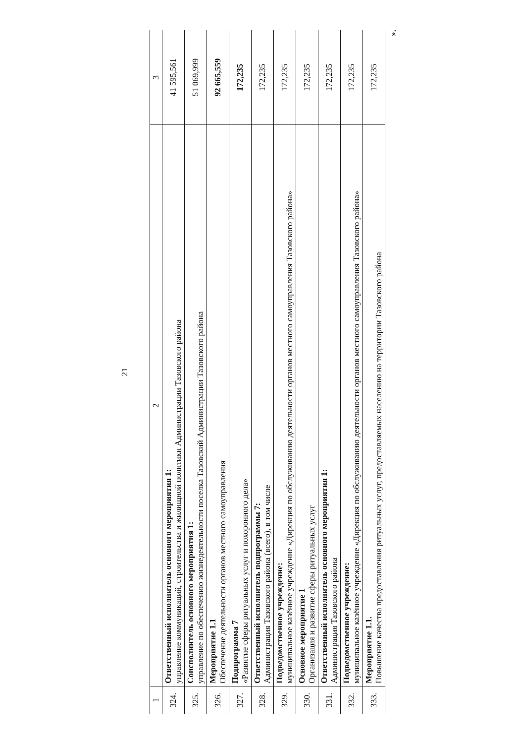21
| 1 | 2 | 3 |
| --- | --- | --- |
| 324. | Ответственный исполнитель основного мероприятия 1: управление коммуникаций, строительства и жилищной политики Администрации Тазовского района | 41 595,561 |
| 325. | Соисполнитель основного мероприятия 1: управление по обеспечению жизнедеятельности поселка Тазовский Администрации Тазовского района | 51 069,999 |
| 326. | Мероприятие 1.1 Обеспечение деятельности органов местного самоуправления | 92 665,559 |
| 327. | Подпрограмма 7 «Развитие сферы ритуальных услуг и похоронного дела» | 172,235 |
| 328. | Ответственный исполнитель подпрограммы 7: Администрация Тазовского района (всего), в том числе | 172,235 |
| 329. | Подведомственное учреждение: муниципальное казённое учреждение «Дирекция по обслуживанию деятельности органов местного самоуправления Тазовского района» | 172,235 |
| 330. | Основное мероприятие 1 Организация и развитие сферы ритуальных услуг | 172,235 |
| 331. | Ответственный исполнитель основного мероприятия 1: Администрация Тазовского района | 172,235 |
| 332. | Подведомственное учреждение: муниципальное казённое учреждение «Дирекция по обслуживанию деятельности органов местного самоуправления Тазовского района» | 172,235 |
| 333. | Мероприятие 1.1. Повышение качества предоставления ритуальных услуг, предоставляемых населению на территории Тазовского района | 172,235 |
».